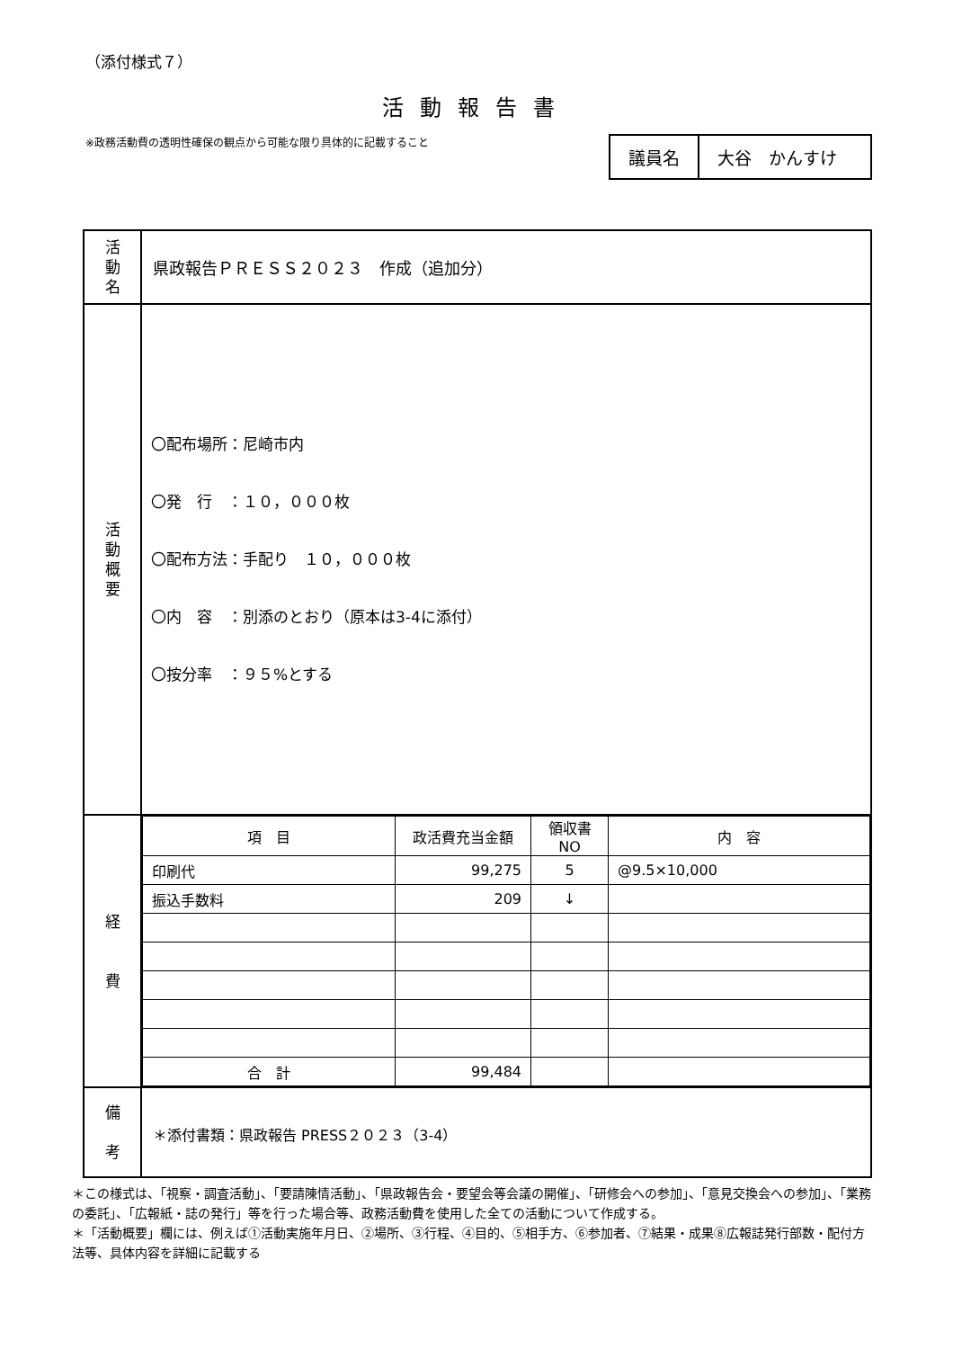（添付様式７）
活動報告書
※政務活動費の透明性確保の観点から可能な限り具体的に記載すること
| 議員名 | 大谷 かんすけ |
| 活 動 名 | 県政報告ＰＲＥＳＳ２０２３ 作成（追加分） |
| 活 動 概 要 | 〇配布場所：尼崎市内 〇発 行 ：１０，０００枚 〇配布方法：手配り １０，０００枚 〇内 容 ：別添のとおり（原本は3-4に添付） 〇按分率 ：９５%とする |
| 経 費 | / 項 目 / 政活費充当金額 / 領収書NO / 内 容 / / --- / --- / --- / --- / / 印刷代 / 99,275 / 5 / @9.5×10,000 / / 振込手数料 / 209 / ↓ / / / 合 計 / 99,484 / / / |
| 備 考 | ＊添付書類：県政報告 PRESS２０２３（3-4） |
＊この様式は、「視察・調査活動」、「要請陳情活動」、「県政報告会・要望会等会議の開催」、「研修会への参加」、「意見交換会への参加」、「業務の委託」、「広報紙・誌の発行」等を行った場合等、政務活動費を使用した全ての活動について作成する。
＊「活動概要」欄には、例えば①活動実施年月日、②場所、③行程、④目的、⑤相手方、⑥参加者、⑦結果・成果⑧広報誌発行部数・配付方法等、具体内容を詳細に記載する